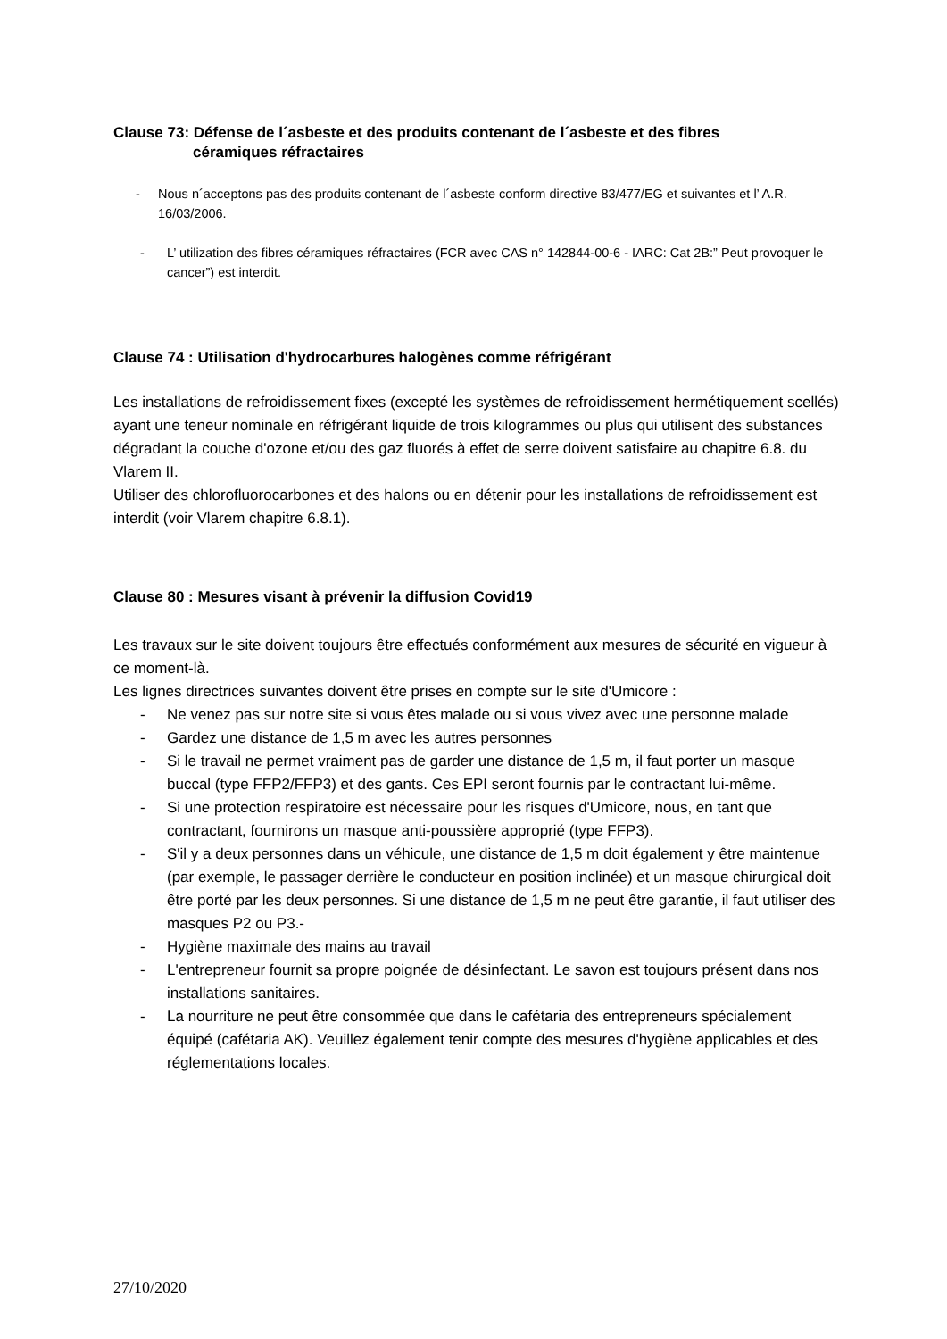Clause 73: Défense de l´asbeste et des produits contenant de l´asbeste et des fibres
céramiques réfractaires
- Nous n´acceptons pas des produits contenant de l´asbeste conform directive 83/477/EG et suivantes et l’ A.R. 16/03/2006.
- L’ utilization des fibres céramiques réfractaires (FCR avec CAS n° 142844-00-6 - IARC: Cat 2B:” Peut provoquer le cancer”) est interdit.
Clause 74 : Utilisation d'hydrocarbures halogènes comme réfrigérant
Les installations de refroidissement fixes (excepté les systèmes de refroidissement hermétiquement scellés) ayant une teneur nominale en réfrigérant liquide de trois kilogrammes ou plus qui utilisent des substances dégradant la couche d'ozone et/ou des gaz fluorés à effet de serre doivent satisfaire au chapitre 6.8. du Vlarem II.
Utiliser des chlorofluorocarbones et des halons ou en détenir pour les installations de refroidissement est interdit (voir Vlarem chapitre 6.8.1).
Clause 80 : Mesures visant à prévenir la diffusion Covid19
Les travaux sur le site doivent toujours être effectués conformément aux mesures de sécurité en vigueur à ce moment-là.
Les lignes directrices suivantes doivent être prises en compte sur le site d'Umicore :
- Ne venez pas sur notre site si vous êtes malade ou si vous vivez avec une personne malade
- Gardez une distance de 1,5 m avec les autres personnes
- Si le travail ne permet vraiment pas de garder une distance de 1,5 m, il faut porter un masque buccal (type FFP2/FFP3) et des gants. Ces EPI seront fournis par le contractant lui-même.
- Si une protection respiratoire est nécessaire pour les risques d'Umicore, nous, en tant que contractant, fournirons un masque anti-poussière approprié (type FFP3).
- S'il y a deux personnes dans un véhicule, une distance de 1,5 m doit également y être maintenue (par exemple, le passager derrière le conducteur en position inclinée) et un masque chirurgical doit être porté par les deux personnes. Si une distance de 1,5 m ne peut être garantie, il faut utiliser des masques P2 ou P3.-
- Hygiène maximale des mains au travail
- L'entrepreneur fournit sa propre poignée de désinfectant. Le savon est toujours présent dans nos installations sanitaires.
- La nourriture ne peut être consommée que dans le cafétaria des entrepreneurs spécialement équipé (cafétaria AK). Veuillez également tenir compte des mesures d'hygiène applicables et des réglementations locales.
27/10/2020